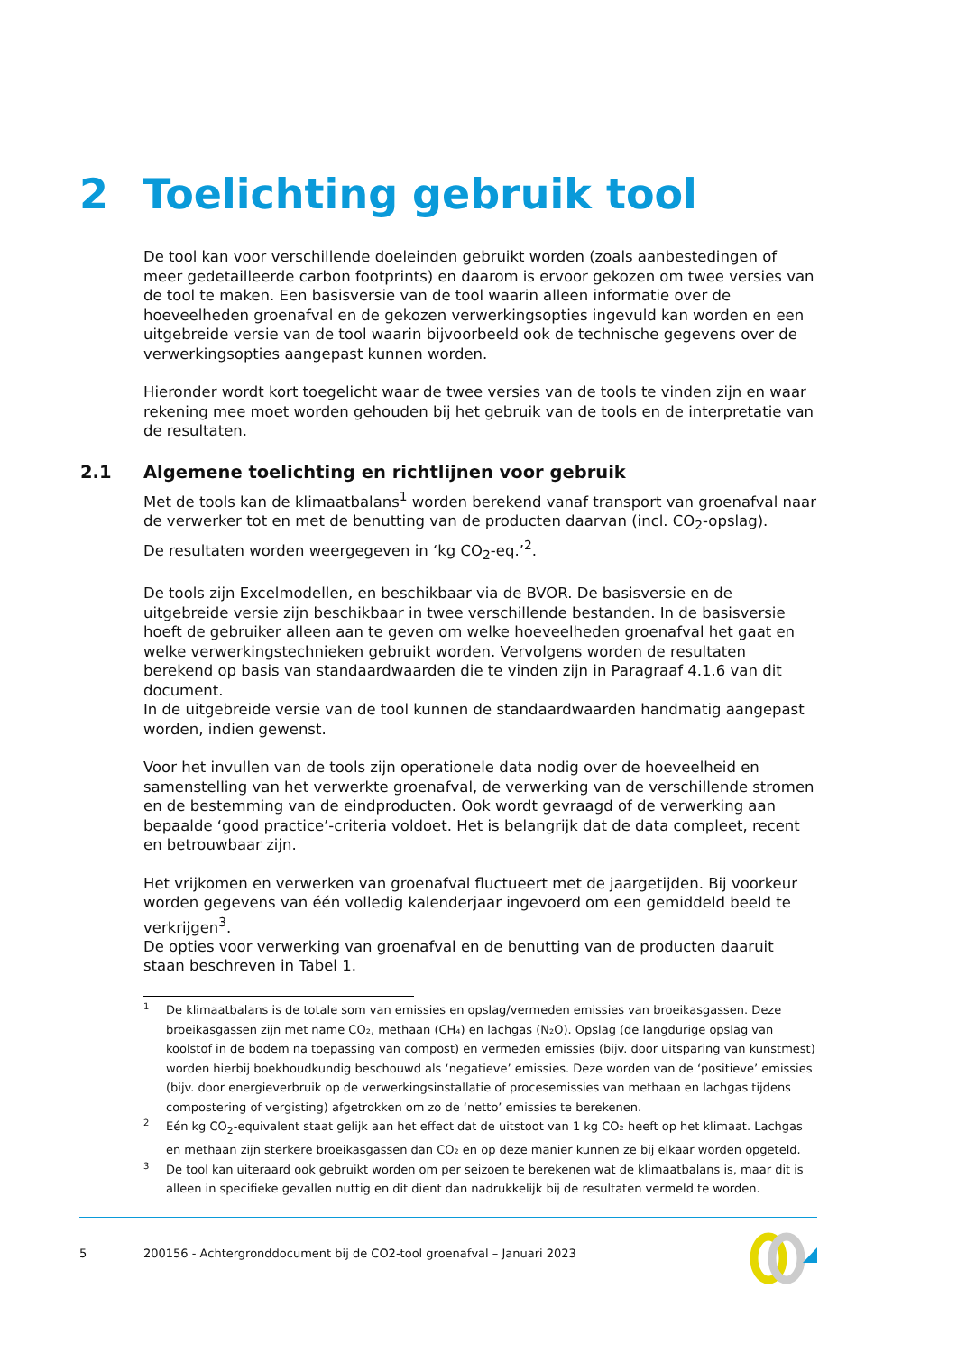2 Toelichting gebruik tool
De tool kan voor verschillende doeleinden gebruikt worden (zoals aanbestedingen of meer gedetailleerde carbon footprints) en daarom is ervoor gekozen om twee versies van de tool te maken. Een basisversie van de tool waarin alleen informatie over de hoeveelheden groenafval en de gekozen verwerkingsopties ingevuld kan worden en een uitgebreide versie van de tool waarin bijvoorbeeld ook de technische gegevens over de verwerkingsopties aangepast kunnen worden.
Hieronder wordt kort toegelicht waar de twee versies van de tools te vinden zijn en waar rekening mee moet worden gehouden bij het gebruik van de tools en de interpretatie van de resultaten.
2.1 Algemene toelichting en richtlijnen voor gebruik
Met de tools kan de klimaatbalans<sup>1</sup> worden berekend vanaf transport van groenafval naar de verwerker tot en met de benutting van de producten daarvan (incl. CO<sub>2</sub>-opslag).
De resultaten worden weergegeven in ‘kg CO<sub>2</sub>-eq.’<sup>2</sup>.
De tools zijn Excelmodellen, en beschikbaar via de BVOR. De basisversie en de uitgebreide versie zijn beschikbaar in twee verschillende bestanden. In de basisversie hoeft de gebruiker alleen aan te geven om welke hoeveelheden groenafval het gaat en welke verwerkingstechnieken gebruikt worden. Vervolgens worden de resultaten berekend op basis van standaardwaarden die te vinden zijn in Paragraaf 4.1.6 van dit document.
In de uitgebreide versie van de tool kunnen de standaardwaarden handmatig aangepast worden, indien gewenst.
Voor het invullen van de tools zijn operationele data nodig over de hoeveelheid en samenstelling van het verwerkte groenafval, de verwerking van de verschillende stromen en de bestemming van de eindproducten. Ook wordt gevraagd of de verwerking aan bepaalde ‘good practice’-criteria voldoet. Het is belangrijk dat de data compleet, recent en betrouwbaar zijn.
Het vrijkomen en verwerken van groenafval fluctueert met de jaargetijden. Bij voorkeur worden gegevens van één volledig kalenderjaar ingevoerd om een gemiddeld beeld te verkrijgen<sup>3</sup>.
De opties voor verwerking van groenafval en de benutting van de producten daaruit staan beschreven in Tabel 1.
1 De klimaatbalans is de totale som van emissies en opslag/vermeden emissies van broeikasgassen. Deze broeikasgassen zijn met name CO₂, methaan (CH₄) en lachgas (N₂O). Opslag (de langdurige opslag van koolstof in de bodem na toepassing van compost) en vermeden emissies (bijv. door uitsparing van kunstmest) worden hierbij boekhoudkundig beschouwd als ‘negatieve’ emissies. Deze worden van de ‘positieve’ emissies (bijv. door energieverbruik op de verwerkingsinstallatie of procesemissies van methaan en lachgas tijdens compostering of vergisting) afgetrokken om zo de ‘netto’ emissies te berekenen.
2 Eén kg CO<sub>2</sub>-equivalent staat gelijk aan het effect dat de uitstoot van 1 kg CO₂ heeft op het klimaat. Lachgas en methaan zijn sterkere broeikasgassen dan CO₂ en op deze manier kunnen ze bij elkaar worden opgeteld.
3 De tool kan uiteraard ook gebruikt worden om per seizoen te berekenen wat de klimaatbalans is, maar dit is alleen in specifieke gevallen nuttig en dit dient dan nadrukkelijk bij de resultaten vermeld te worden.
5 200156 - Achtergronddocument bij de CO2-tool groenafval – Januari 2023